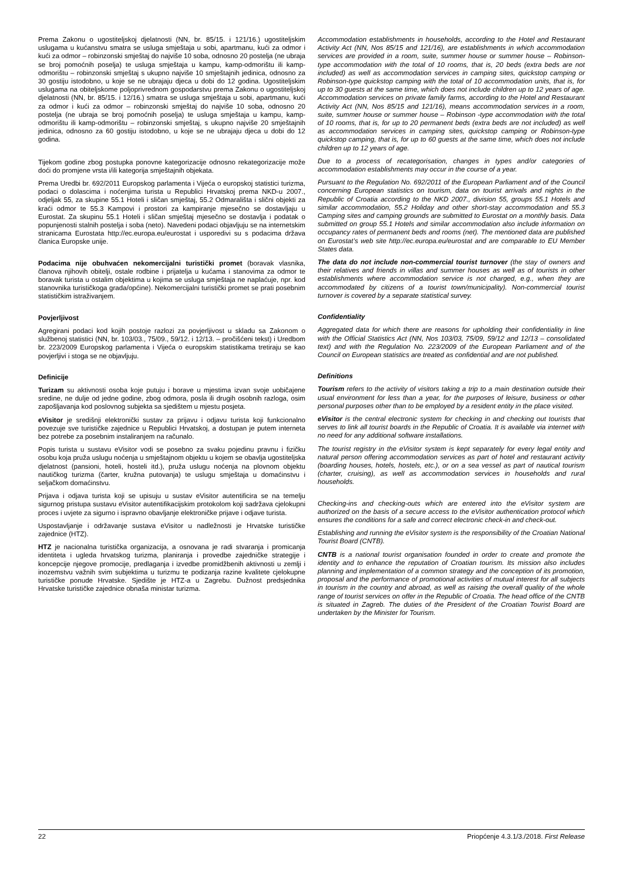Prema Zakonu o ugostiteljskoj djelatnosti (NN, br. 85/15. i 121/16.) ugostiteljskim uslugama u kućanstvu smatra se usluga smještaja u sobi, apartmanu, kući za odmor i kući za odmor – robinzonski smještaj do najviše 10 soba, odnosno 20 postelja (ne ubraja se broj pomoćnih poselja) te usluga smještaja u kampu, kamp-odmorištu ili kamp-odmorištu – robinzonski smještaj s ukupno najviše 10 smještajnih jedinica, odnosno za 30 gostiju istodobno, u koje se ne ubrajaju djeca u dobi do 12 godina. Ugostiteljskim uslugama na obiteljskome poljoprivrednom gospodarstvu prema Zakonu o ugostiteljskoj djelatnosti (NN, br. 85/15. i 12/16.) smatra se usluga smještaja u sobi, apartmanu, kući za odmor i kući za odmor – robinzonski smještaj do najviše 10 soba, odnosno 20 postelja (ne ubraja se broj pomoćnih poselja) te usluga smještaja u kampu, kamp-odmorištu ili kamp-odmorištu – robinzonski smještaj, s ukupno najviše 20 smještajnih jedinica, odnosno za 60 gostiju istodobno, u koje se ne ubrajaju djeca u dobi do 12 godina.
Tijekom godine zbog postupka ponovne kategorizacije odnosno rekategorizacije može doći do promjene vrsta i/ili kategorija smještajnih objekata.
Prema Uredbi br. 692/2011 Europskog parlamenta i Vijeća o europskoj statistici turizma, podaci o dolascima i noćenjima turista u Republici Hrvatskoj prema NKD-u 2007., odjeljak 55, za skupine 55.1 Hoteli i sličan smještaj, 55.2 Odmarališta i slični objekti za kraći odmor te 55.3 Kampovi i prostori za kampiranje mjesečno se dostavljaju u Eurostat. Za skupinu 55.1 Hoteli i sličan smještaj mjesečno se dostavlja i podatak o popunjenosti stalnih postelja i soba (neto). Navedeni podaci objavljuju se na internetskim stranicama Eurostata http://ec.europa.eu/eurostat i usporedivi su s podacima država članica Europske unije.
Podacima nije obuhvaćen nekomercijalni turistički promet (boravak vlasnika, članova njihovih obitelji, ostale rodbine i prijatelja u kućama i stanovima za odmor te boravak turista u ostalim objektima u kojima se usluga smještaja ne naplaćuje, npr. kod stanovnika turističkoga grada/općine). Nekomercijalni turistički promet se prati posebnim statističkim istraživanjem.
Povjerljivost
Agregirani podaci kod kojih postoje razlozi za povjerljivost u skladu sa Zakonom o službenoj statistici (NN, br. 103/03., 75/09., 59/12. i 12/13. – pročišćeni tekst) i Uredbom br. 223/2009 Europskog parlamenta i Vijeća o europskim statistikama tretiraju se kao povjerljivi i stoga se ne objavljuju.
Definicije
Turizam su aktivnosti osoba koje putuju i borave u mjestima izvan svoje uobičajene sredine, ne dulje od jedne godine, zbog odmora, posla ili drugih osobnih razloga, osim zapošljavanja kod poslovnog subjekta sa sjedištem u mjestu posjeta.
eVisitor je središnji elektronički sustav za prijavu i odjavu turista koji funkcionalno povezuje sve turističke zajednice u Republici Hrvatskoj, a dostupan je putem interneta bez potrebe za posebnim instaliranjem na računalo.
Popis turista u sustavu eVisitor vodi se posebno za svaku pojedinu pravnu i fizičku osobu koja pruža uslugu noćenja u smještajnom objektu u kojem se obavlja ugostiteljska djelatnost (pansioni, hoteli, hosteli itd.), pruža uslugu noćenja na plovnom objektu nautičkog turizma (čarter, kružna putovanja) te uslugu smještaja u domaćinstvu i seljačkom domaćinstvu.
Prijava i odjava turista koji se upisuju u sustav eVisitor autentificira se na temelju sigurnog pristupa sustavu eVisitor autentifikacijskim protokolom koji sadržava cjelokupni proces i uvjete za sigurno i ispravno obavljanje elektroničke prijave i odjave turista.
Uspostavljanje i održavanje sustava eVisitor u nadležnosti je Hrvatske turističke zajednice (HTZ).
HTZ je nacionalna turistička organizacija, a osnovana je radi stvaranja i promicanja identiteta i ugleda hrvatskog turizma, planiranja i provedbe zajedničke strategije i koncepcije njegove promocije, predlaganja i izvedbe promidžbenih aktivnosti u zemlji i inozemstvu važnih svim subjektima u turizmu te podizanja razine kvalitete cjelokupne turističke ponude Hrvatske. Sjedište je HTZ-a u Zagrebu. Dužnost predsjednika Hrvatske turističke zajednice obnaša ministar turizma.
Accommodation establishments in households, according to the Hotel and Restaurant Activity Act (NN, Nos 85/15 and 121/16), are establishments in which accommodation services are provided in a room, suite, summer house or summer house – Robinson-type accommodation with the total of 10 rooms, that is, 20 beds (extra beds are not included) as well as accommodation services in camping sites, quickstop camping or Robinson-type quickstop camping with the total of 10 accommodation units, that is, for up to 30 guests at the same time, which does not include children up to 12 years of age. Accommodation services on private family farms, according to the Hotel and Restaurant Activity Act (NN, Nos 85/15 and 121/16), means accommodation services in a room, suite, summer house or summer house – Robinson -type accommodation with the total of 10 rooms, that is, for up to 20 permanent beds (extra beds are not included) as well as accommodation services in camping sites, quickstop camping or Robinson-type quickstop camping, that is, for up to 60 guests at the same time, which does not include children up to 12 years of age.
Due to a process of recategorisation, changes in types and/or categories of accommodation establishments may occur in the course of a year.
Pursuant to the Regulation No. 692/2011 of the European Parliament and of the Council concerning European statistics on tourism, data on tourist arrivals and nights in the Republic of Croatia according to the NKD 2007., division 55, groups 55.1 Hotels and similar accommodation, 55.2 Holiday and other short-stay accommodation and 55.3 Camping sites and camping grounds are submitted to Eurostat on a monthly basis. Data submitted on group 55.1 Hotels and similar accommodation also include information on occupancy rates of permanent beds and rooms (net). The mentioned data are published on Eurostat’s web site http://ec.europa.eu/eurostat and are comparable to EU Member States data.
The data do not include non-commercial tourist turnover (the stay of owners and their relatives and friends in villas and summer houses as well as of tourists in other establishments where accommodation service is not charged, e.g., when they are accommodated by citizens of a tourist town/municipality). Non-commercial tourist turnover is covered by a separate statistical survey.
Confidentiality
Aggregated data for which there are reasons for upholding their confidentiality in line with the Official Statistics Act (NN, Nos 103/03, 75/09, 59/12 and 12/13 – consolidated text) and with the Regulation No. 223/2009 of the European Parliament and of the Council on European statistics are treated as confidential and are not published.
Definitions
Tourism refers to the activity of visitors taking a trip to a main destination outside their usual environment for less than a year, for the purposes of leisure, business or other personal purposes other than to be employed by a resident entity in the place visited.
eVisitor is the central electronic system for checking in and checking out tourists that serves to link all tourist boards in the Republic of Croatia. It is available via internet with no need for any additional software installations.
The tourist registry in the eVisitor system is kept separately for every legal entity and natural person offering accommodation services as part of hotel and restaurant activity (boarding houses, hotels, hostels, etc.), or on a sea vessel as part of nautical tourism (charter, cruising), as well as accommodation services in households and rural households.
Checking-ins and checking-outs which are entered into the eVisitor system are authorized on the basis of a secure access to the eVisitor authentication protocol which ensures the conditions for a safe and correct electronic check-in and check-out.
Establishing and running the eVisitor system is the responsibility of the Croatian National Tourist Board (CNTB).
CNTB is a national tourist organisation founded in order to create and promote the identity and to enhance the reputation of Croatian tourism. Its mission also includes planning and implementation of a common strategy and the conception of its promotion, proposal and the performance of promotional activities of mutual interest for all subjects in tourism in the country and abroad, as well as raising the overall quality of the whole range of tourist services on offer in the Republic of Croatia. The head office of the CNTB is situated in Zagreb. The duties of the President of the Croatian Tourist Board are undertaken by the Minister for Tourism.
22 Priopćenje 4.3.1/3./2018. First Release